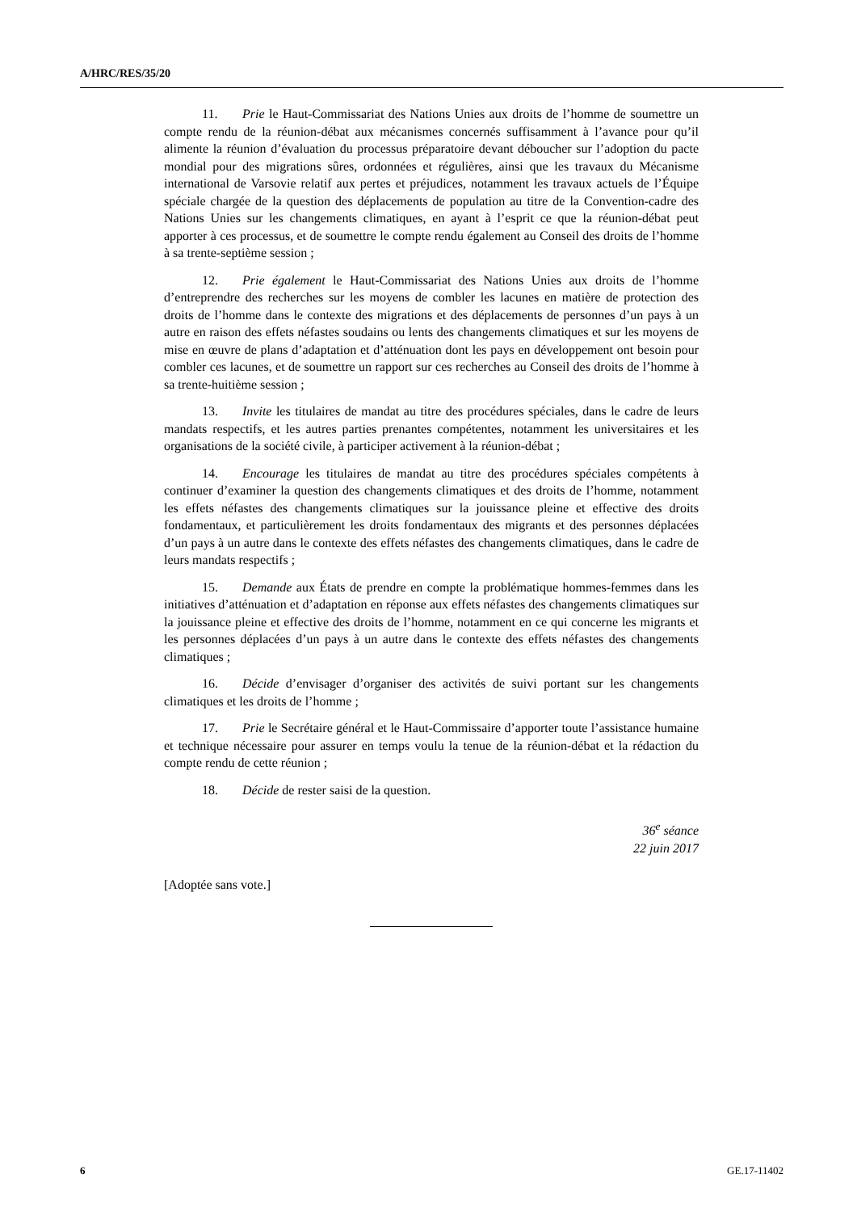A/HRC/RES/35/20
11. Prie le Haut-Commissariat des Nations Unies aux droits de l’homme de soumettre un compte rendu de la réunion-débat aux mécanismes concernés suffisamment à l’avance pour qu’il alimente la réunion d’évaluation du processus préparatoire devant déboucher sur l’adoption du pacte mondial pour des migrations sûres, ordonnées et régulières, ainsi que les travaux du Mécanisme international de Varsovie relatif aux pertes et préjudices, notamment les travaux actuels de l’Équipe spéciale chargée de la question des déplacements de population au titre de la Convention-cadre des Nations Unies sur les changements climatiques, en ayant à l’esprit ce que la réunion-débat peut apporter à ces processus, et de soumettre le compte rendu également au Conseil des droits de l’homme à sa trente-septième session ;
12. Prie également le Haut-Commissariat des Nations Unies aux droits de l’homme d’entreprendre des recherches sur les moyens de combler les lacunes en matière de protection des droits de l’homme dans le contexte des migrations et des déplacements de personnes d’un pays à un autre en raison des effets néfastes soudains ou lents des changements climatiques et sur les moyens de mise en œuvre de plans d’adaptation et d’atténuation dont les pays en développement ont besoin pour combler ces lacunes, et de soumettre un rapport sur ces recherches au Conseil des droits de l’homme à sa trente-huitième session ;
13. Invite les titulaires de mandat au titre des procédures spéciales, dans le cadre de leurs mandats respectifs, et les autres parties prenantes compétentes, notamment les universitaires et les organisations de la société civile, à participer activement à la réunion-débat ;
14. Encourage les titulaires de mandat au titre des procédures spéciales compétents à continuer d’examiner la question des changements climatiques et des droits de l’homme, notamment les effets néfastes des changements climatiques sur la jouissance pleine et effective des droits fondamentaux, et particulièrement les droits fondamentaux des migrants et des personnes déplacées d’un pays à un autre dans le contexte des effets néfastes des changements climatiques, dans le cadre de leurs mandats respectifs ;
15. Demande aux États de prendre en compte la problématique hommes-femmes dans les initiatives d’atténuation et d’adaptation en réponse aux effets néfastes des changements climatiques sur la jouissance pleine et effective des droits de l’homme, notamment en ce qui concerne les migrants et les personnes déplacées d’un pays à un autre dans le contexte des effets néfastes des changements climatiques ;
16. Décide d’envisager d’organiser des activités de suivi portant sur les changements climatiques et les droits de l’homme ;
17. Prie le Secrétaire général et le Haut-Commissaire d’apporter toute l’assistance humaine et technique nécessaire pour assurer en temps voulu la tenue de la réunion-débat et la rédaction du compte rendu de cette réunion ;
18. Décide de rester saisi de la question.
36<sup>e</sup> séance
22 juin 2017
[Adoptée sans vote.]
6 GE.17-11402